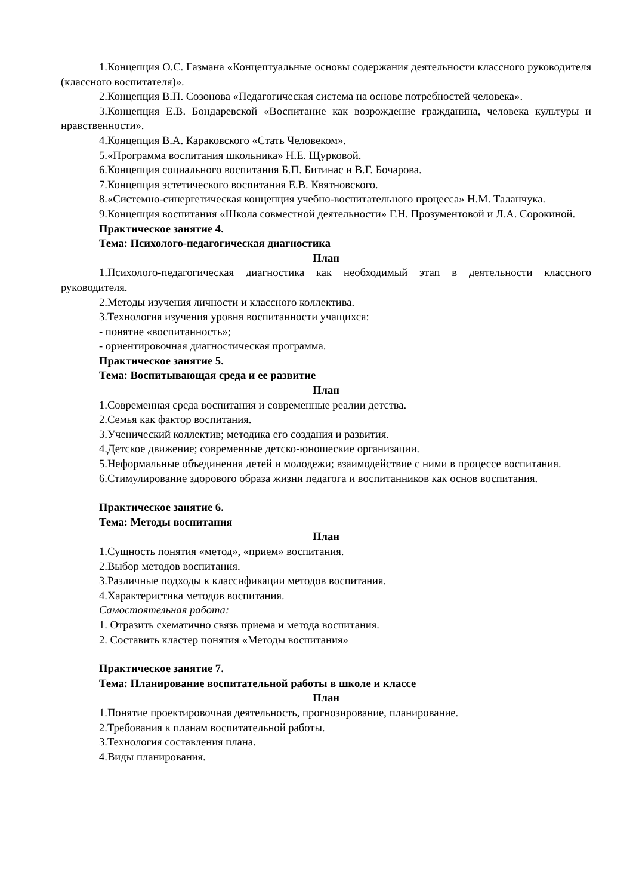1.Концепция О.С. Газмана «Концептуальные основы содержания деятельности классного руководителя (классного воспитателя)».
2.Концепция В.П. Созонова «Педагогическая система на основе потребностей человека».
3.Концепция Е.В. Бондаревской «Воспитание как возрождение гражданина, человека культуры и нравственности».
4.Концепция В.А. Караковского «Стать Человеком».
5.«Программа воспитания школьника» Н.Е. Щурковой.
6.Концепция социального воспитания Б.П. Битинас и В.Г. Бочарова.
7.Концепция эстетического воспитания Е.В. Квятновского.
8.«Системно-синергетическая концепция учебно-воспитательного процесса» Н.М. Таланчука.
9.Концепция воспитания «Школа совместной деятельности» Г.Н. Прозументовой и Л.А. Сорокиной.
Практическое занятие 4.
Тема: Психолого-педагогическая диагностика
План
1.Психолого-педагогическая диагностика как необходимый этап в деятельности классного руководителя.
2.Методы изучения личности и классного коллектива.
3.Технология изучения уровня воспитанности учащихся:
- понятие «воспитанность»;
- ориентировочная диагностическая программа.
Практическое занятие 5.
Тема: Воспитывающая среда и ее развитие
План
1.Современная среда воспитания и современные реалии детства.
2.Семья как фактор воспитания.
3.Ученический коллектив; методика его создания и развития.
4.Детское движение; современные детско-юношеские организации.
5.Неформальные объединения детей и молодежи; взаимодействие с ними в процессе воспитания.
6.Стимулирование здорового образа жизни педагога и воспитанников как основ воспитания.
Практическое занятие 6.
Тема: Методы воспитания
План
1.Сущность понятия «метод», «прием» воспитания.
2.Выбор методов воспитания.
3.Различные подходы к классификации методов воспитания.
4.Характеристика методов воспитания.
Самостоятельная работа:
1. Отразить схематично связь приема и метода воспитания.
2. Составить кластер понятия «Методы воспитания»
Практическое занятие 7.
Тема: Планирование воспитательной работы в школе и классе
План
1.Понятие проектировочная деятельность, прогнозирование, планирование.
2.Требования к планам воспитательной работы.
3.Технология составления плана.
4.Виды планирования.